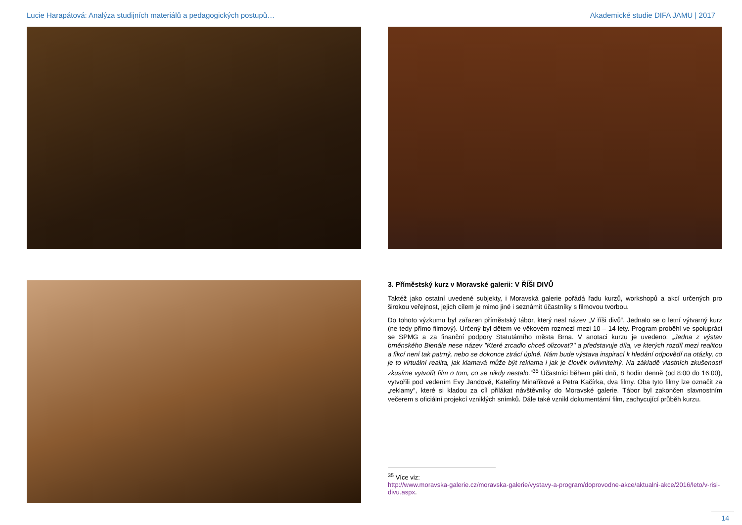Lucie Harapátová: Analýza studijních materiálů a pedagogických postupů… Akademické studie DIFA JAMU | 2017
3. Příměstský kurz v Moravské galerii: V ŘÍŠI DIVŮ
Taktéž jako ostatní uvedené subjekty, i Moravská galerie pořádá řadu kurzů, workshopů a akcí určených pro širokou veřejnost, jejich cílem je mimo jiné i seznámit účastníky s filmovou tvorbou.
Do tohoto výzkumu byl zařazen příměstský tábor, který nesl název „V říši divů“. Jednalo se o letní výtvarný kurz (ne tedy přímo filmový). Určený byl dětem ve věkovém rozmezí mezi 10 – 14 lety. Program proběhl ve spolupráci se SPMG a za finanční podpory Statutárního města Brna. V anotaci kurzu je uvedeno: „Jedna z výstav brněnského Bienále nese název "Které zrcadlo chceš olizovat?" a představuje díla, ve kterých rozdíl mezi realitou a fikcí není tak patrný, nebo se dokonce ztrácí úplně. Nám bude výstava inspirací k hledání odpovědí na otázky, co je to virtuální realita, jak klamavá může být reklama i jak je člověk ovlivnitelný. Na základě vlastních zkušeností zkusíme vytvořit film o tom, co se nikdy nestalo.“<sup>35</sup> Účastníci během pěti dnů, 8 hodin denně (od 8:00 do 16:00), vytvořili pod vedením Evy Jandové, Kateřiny Minaříkové a Petra Kačírka, dva filmy. Oba tyto filmy lze označit za „reklamy“, které si kladou za cíl přilákat návštěvníky do Moravské galerie. Tábor byl zakončen slavnostním večerem s oficiální projekcí vzniklých snímků. Dále také vznikl dokumentární film, zachycující průběh kurzu.
<sup>35</sup> Více viz:
http://www.moravska-galerie.cz/moravska-galerie/vystavy-a-program/doprovodne-akce/aktualni-akce/2016/leto/v-risi-divu.aspx.
14